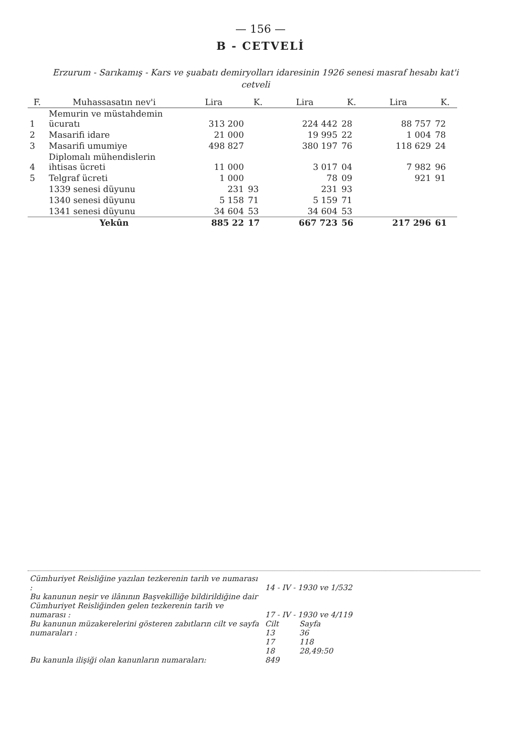— 156 —
B - CETVELİ
Erzurum - Sarıkamış - Kars ve şuabatı demiryolları idaresinin 1926 senesi masraf hesabı kat'i cetveli
| F. | Muhassasatın nev'i | Lira | K. | Lira | K. | Lira | K. |
| --- | --- | --- | --- | --- | --- | --- | --- |
| 1 | Memurin ve müstahdemin ücuratı | 313 200 | | 224 442 | 28 | 88 757 | 72 |
| 2 | Masarifi idare | 21 000 | | 19 995 | 22 | 1 004 | 78 |
| 3 | Masarifi umumiye | 498 827 | | 380 197 | 76 | 118 629 | 24 |
| 4 | Diplomalı mühendislerin ihtisas ücreti | 11 000 | | 3 017 | 04 | 7 982 | 96 |
| 5 | Telgraf ücreti | 1 000 | | 78 | 09 | 921 | 91 |
| | 1339 senesi düyunu | 231 | 93 | 231 | 93 | | |
| | 1340 senesi düyunu | 5 158 | 71 | 5 159 | 71 | | |
| | 1341 senesi düyunu | 34 604 | 53 | 34 604 | 53 | | |
| | Yekûn | 885 22 | 17 | 667 723 | 56 | 217 296 | 61 |
| Cümhuriyet Reisliğine yazılan tezkerenin tarih ve numarası : | 14 - IV - 1930 ve 1/532 | |
| Bu kanunun neşir ve ilânının Başvekilliğe bildirildiğine dair Cümhuriyet Reisliğinden gelen tezkerenin tarih ve numarası : | 17 - IV - 1930 ve 4/119 | |
| Bu kanunun müzakerelerini gösteren zabıtların cilt ve sayfa numaraları : | Cilt 13 | Sayfa 36 |
| | 17 | 118 |
| | 18 | 28,49:50 |
| Bu kanunla ilişiği olan kanunların numaraları: | 849 | |